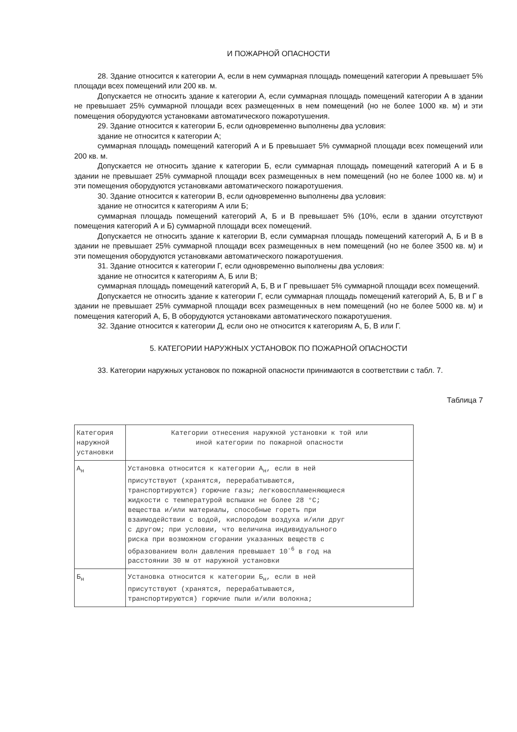И ПОЖАРНОЙ ОПАСНОСТИ
28. Здание относится к категории А, если в нем суммарная площадь помещений категории А превышает 5% площади всех помещений или 200 кв. м.
Допускается не относить здание к категории А, если суммарная площадь помещений категории А в здании не превышает 25% суммарной площади всех размещенных в нем помещений (но не более 1000 кв. м) и эти помещения оборудуются установками автоматического пожаротушения.
29. Здание относится к категории Б, если одновременно выполнены два условия:
здание не относится к категории А;
суммарная площадь помещений категорий А и Б превышает 5% суммарной площади всех помещений или 200 кв. м.
Допускается не относить здание к категории Б, если суммарная площадь помещений категорий А и Б в здании не превышает 25% суммарной площади всех размещенных в нем помещений (но не более 1000 кв. м) и эти помещения оборудуются установками автоматического пожаротушения.
30. Здание относится к категории В, если одновременно выполнены два условия:
здание не относится к категориям А или Б;
суммарная площадь помещений категорий А, Б и В превышает 5% (10%, если в здании отсутствуют помещения категорий А и Б) суммарной площади всех помещений.
Допускается не относить здание к категории В, если суммарная площадь помещений категорий А, Б и В в здании не превышает 25% суммарной площади всех размещенных в нем помещений (но не более 3500 кв. м) и эти помещения оборудуются установками автоматического пожаротушения.
31. Здание относится к категории Г, если одновременно выполнены два условия:
здание не относится к категориям А, Б или В;
суммарная площадь помещений категорий А, Б, В и Г превышает 5% суммарной площади всех помещений.
Допускается не относить здание к категории Г, если суммарная площадь помещений категорий А, Б, В и Г в здании не превышает 25% суммарной площади всех размещенных в нем помещений (но не более 5000 кв. м) и помещения категорий А, Б, В оборудуются установками автоматического пожаротушения.
32. Здание относится к категории Д, если оно не относится к категориям А, Б, В или Г.
5. КАТЕГОРИИ НАРУЖНЫХ УСТАНОВОК ПО ПОЖАРНОЙ ОПАСНОСТИ
33. Категории наружных установок по пожарной опасности принимаются в соответствии с табл. 7.
Таблица 7
| Категория наружной установки | Категории отнесения наружной установки к той или иной категории по пожарной опасности |
| А<sub>н</sub> | Установка относится к категории А<sub>н</sub>, если в ней присутствуют (хранятся, перерабатываются, транспортируются) горючие газы; легковоспламеняющиеся жидкости с температурой вспышки не более 28 °C; вещества и/или материалы, способные гореть при взаимодействии с водой, кислородом воздуха и/или друг с другом; при условии, что величина индивидуального риска при возможном сгорании указанных веществ с образованием волн давления превышает 10<sup>-6</sup> в год на расстоянии 30 м от наружной установки |
| Б<sub>н</sub> | Установка относится к категории Б<sub>н</sub>, если в ней присутствуют (хранятся, перерабатываются, транспортируются) горючие пыли и/или волокна; |